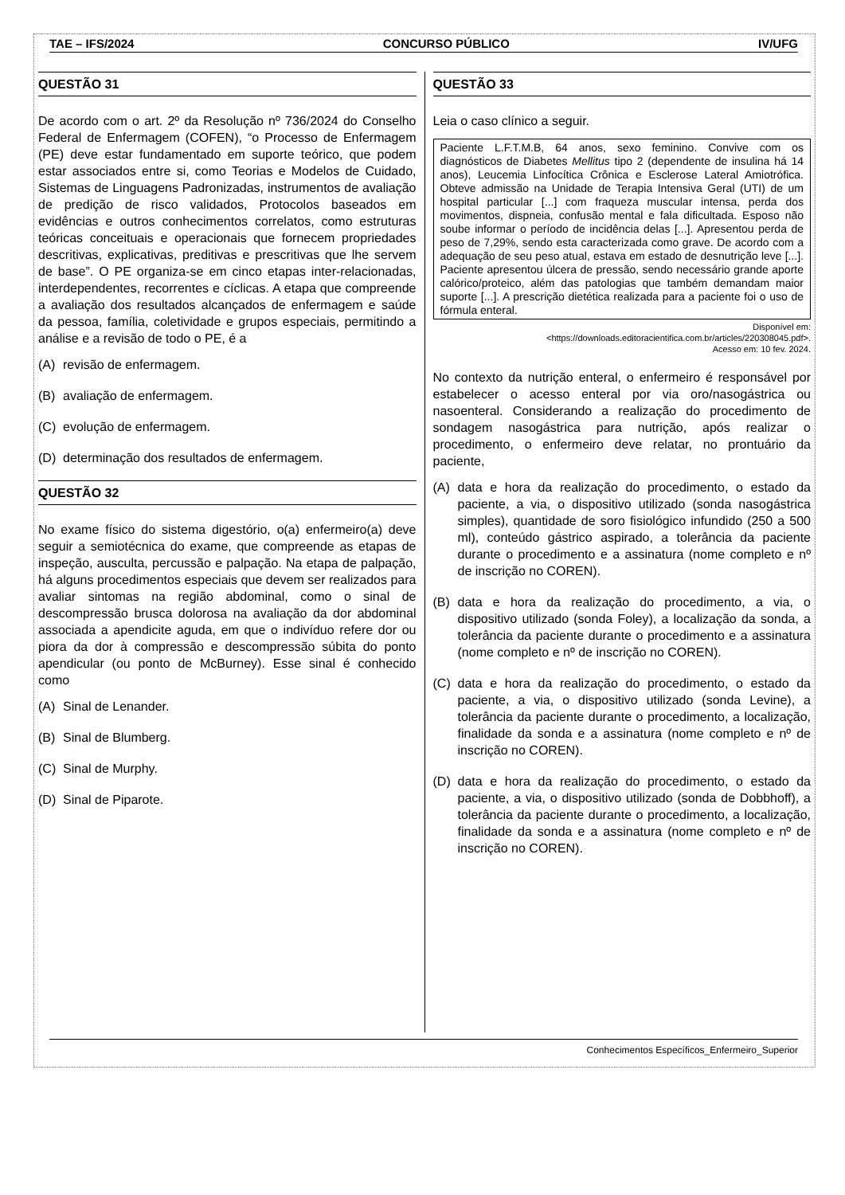TAE – IFS/2024 CONCURSO PÚBLICO IV/UFG
QUESTÃO 31
De acordo com o art. 2º da Resolução nº 736/2024 do Conselho Federal de Enfermagem (COFEN), “o Processo de Enfermagem (PE) deve estar fundamentado em suporte teórico, que podem estar associados entre si, como Teorias e Modelos de Cuidado, Sistemas de Linguagens Padronizadas, instrumentos de avaliação de predição de risco validados, Protocolos baseados em evidências e outros conhecimentos correlatos, como estruturas teóricas conceituais e operacionais que fornecem propriedades descritivas, explicativas, preditivas e prescritivas que lhe servem de base”. O PE organiza-se em cinco etapas inter-relacionadas, interdependentes, recorrentes e cíclicas. A etapa que compreende a avaliação dos resultados alcançados de enfermagem e saúde da pessoa, família, coletividade e grupos especiais, permitindo a análise e a revisão de todo o PE, é a
(A) revisão de enfermagem.
(B) avaliação de enfermagem.
(C) evolução de enfermagem.
(D) determinação dos resultados de enfermagem.
QUESTÃO 32
No exame físico do sistema digestório, o(a) enfermeiro(a) deve seguir a semiotécnica do exame, que compreende as etapas de inspeção, ausculta, percussão e palpação. Na etapa de palpação, há alguns procedimentos especiais que devem ser realizados para avaliar sintomas na região abdominal, como o sinal de descompressão brusca dolorosa na avaliação da dor abdominal associada a apendicite aguda, em que o indivíduo refere dor ou piora da dor à compressão e descompressão súbita do ponto apendicular (ou ponto de McBurney). Esse sinal é conhecido como
(A) Sinal de Lenander.
(B) Sinal de Blumberg.
(C) Sinal de Murphy.
(D) Sinal de Piparote.
QUESTÃO 33
Leia o caso clínico a seguir.
Paciente L.F.T.M.B, 64 anos, sexo feminino. Convive com os diagnósticos de Diabetes Mellitus tipo 2 (dependente de insulina há 14 anos), Leucemia Linfocítica Crônica e Esclerose Lateral Amiotrófica. Obteve admissão na Unidade de Terapia Intensiva Geral (UTI) de um hospital particular [...] com fraqueza muscular intensa, perda dos movimentos, dispneia, confusão mental e fala dificultada. Esposo não soube informar o período de incidência delas [...]. Apresentou perda de peso de 7,29%, sendo esta caracterizada como grave. De acordo com a adequação de seu peso atual, estava em estado de desnutrição leve [...]. Paciente apresentou úlcera de pressão, sendo necessário grande aporte calórico/proteico, além das patologias que também demandam maior suporte [...]. A prescrição dietética realizada para a paciente foi o uso de fórmula enteral.
Disponível em:
<https://downloads.editoracientifica.com.br/articles/220308045.pdf>.
Acesso em: 10 fev. 2024.
No contexto da nutrição enteral, o enfermeiro é responsável por estabelecer o acesso enteral por via oro/nasogástrica ou nasoenteral. Considerando a realização do procedimento de sondagem nasogástrica para nutrição, após realizar o procedimento, o enfermeiro deve relatar, no prontuário da paciente,
(A) data e hora da realização do procedimento, o estado da paciente, a via, o dispositivo utilizado (sonda nasogástrica simples), quantidade de soro fisiológico infundido (250 a 500 ml), conteúdo gástrico aspirado, a tolerância da paciente durante o procedimento e a assinatura (nome completo e nº de inscrição no COREN).
(B) data e hora da realização do procedimento, a via, o dispositivo utilizado (sonda Foley), a localização da sonda, a tolerância da paciente durante o procedimento e a assinatura (nome completo e nº de inscrição no COREN).
(C) data e hora da realização do procedimento, o estado da paciente, a via, o dispositivo utilizado (sonda Levine), a tolerância da paciente durante o procedimento, a localização, finalidade da sonda e a assinatura (nome completo e nº de inscrição no COREN).
(D) data e hora da realização do procedimento, o estado da paciente, a via, o dispositivo utilizado (sonda de Dobbhoff), a tolerância da paciente durante o procedimento, a localização, finalidade da sonda e a assinatura (nome completo e nº de inscrição no COREN).
Conhecimentos Específicos_Enfermeiro_Superior